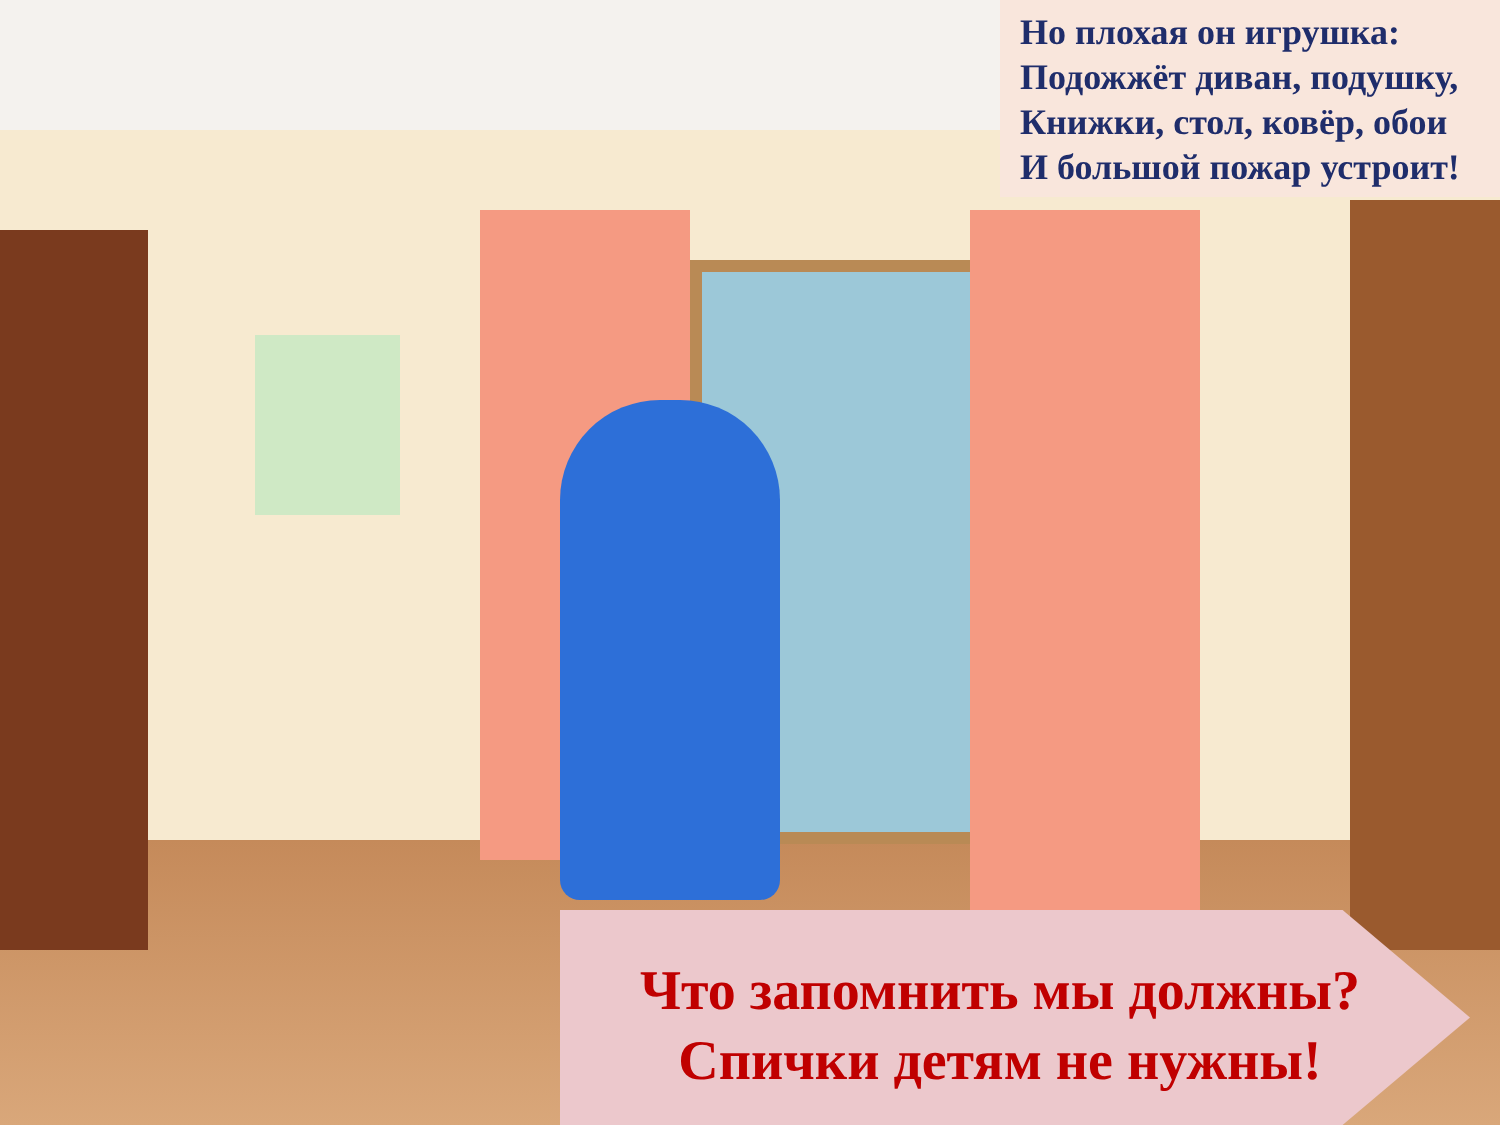Но плохая он игрушка:
Подожжёт диван, подушку,
Книжки, стол, ковёр, обои
И большой пожар устроит!
Что запомнить мы должны?
Спички детям не нужны!